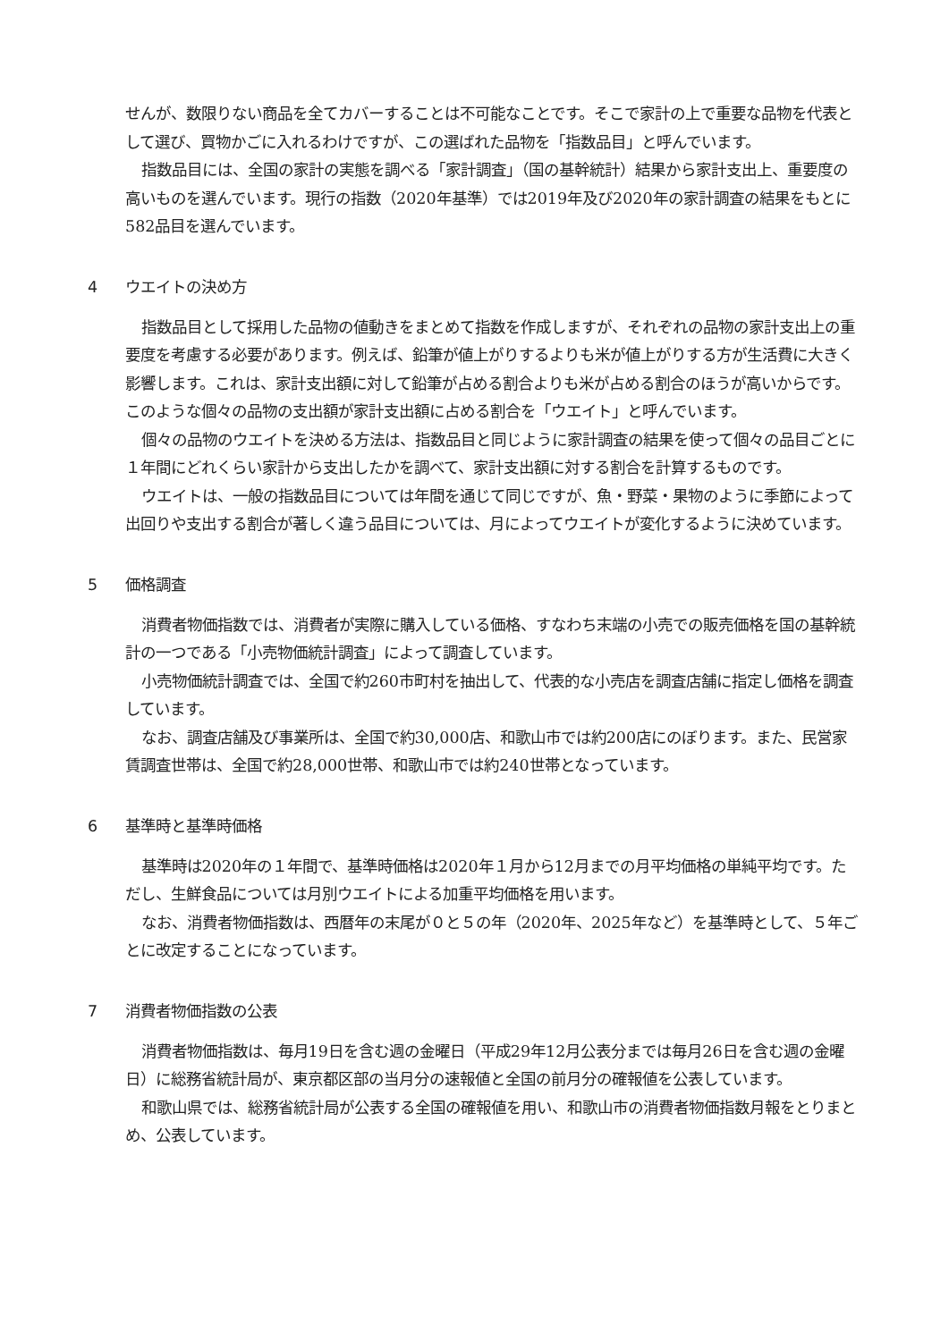せんが、数限りない商品を全てカバーすることは不可能なことです。そこで家計の上で重要な品物を代表として選び、買物かごに入れるわけですが、この選ばれた品物を「指数品目」と呼んでいます。
指数品目には、全国の家計の実態を調べる「家計調査」（国の基幹統計）結果から家計支出上、重要度の高いものを選んでいます。現行の指数（2020年基準）では2019年及び2020年の家計調査の結果をもとに582品目を選んでいます。
4 ウエイトの決め方
指数品目として採用した品物の値動きをまとめて指数を作成しますが、それぞれの品物の家計支出上の重要度を考慮する必要があります。例えば、鉛筆が値上がりするよりも米が値上がりする方が生活費に大きく影響します。これは、家計支出額に対して鉛筆が占める割合よりも米が占める割合のほうが高いからです。このような個々の品物の支出額が家計支出額に占める割合を「ウエイト」と呼んでいます。
個々の品物のウエイトを決める方法は、指数品目と同じように家計調査の結果を使って個々の品目ごとに１年間にどれくらい家計から支出したかを調べて、家計支出額に対する割合を計算するものです。
ウエイトは、一般の指数品目については年間を通じて同じですが、魚・野菜・果物のように季節によって出回りや支出する割合が著しく違う品目については、月によってウエイトが変化するように決めています。
5 価格調査
消費者物価指数では、消費者が実際に購入している価格、すなわち末端の小売での販売価格を国の基幹統計の一つである「小売物価統計調査」によって調査しています。
小売物価統計調査では、全国で約260市町村を抽出して、代表的な小売店を調査店舗に指定し価格を調査しています。
なお、調査店舗及び事業所は、全国で約30,000店、和歌山市では約200店にのぼります。また、民営家賃調査世帯は、全国で約28,000世帯、和歌山市では約240世帯となっています。
6 基準時と基準時価格
基準時は2020年の１年間で、基準時価格は2020年１月から12月までの月平均価格の単純平均です。ただし、生鮮食品については月別ウエイトによる加重平均価格を用います。
なお、消費者物価指数は、西暦年の末尾が０と５の年（2020年、2025年など）を基準時として、５年ごとに改定することになっています。
7 消費者物価指数の公表
消費者物価指数は、毎月19日を含む週の金曜日（平成29年12月公表分までは毎月26日を含む週の金曜日）に総務省統計局が、東京都区部の当月分の速報値と全国の前月分の確報値を公表しています。
和歌山県では、総務省統計局が公表する全国の確報値を用い、和歌山市の消費者物価指数月報をとりまとめ、公表しています。